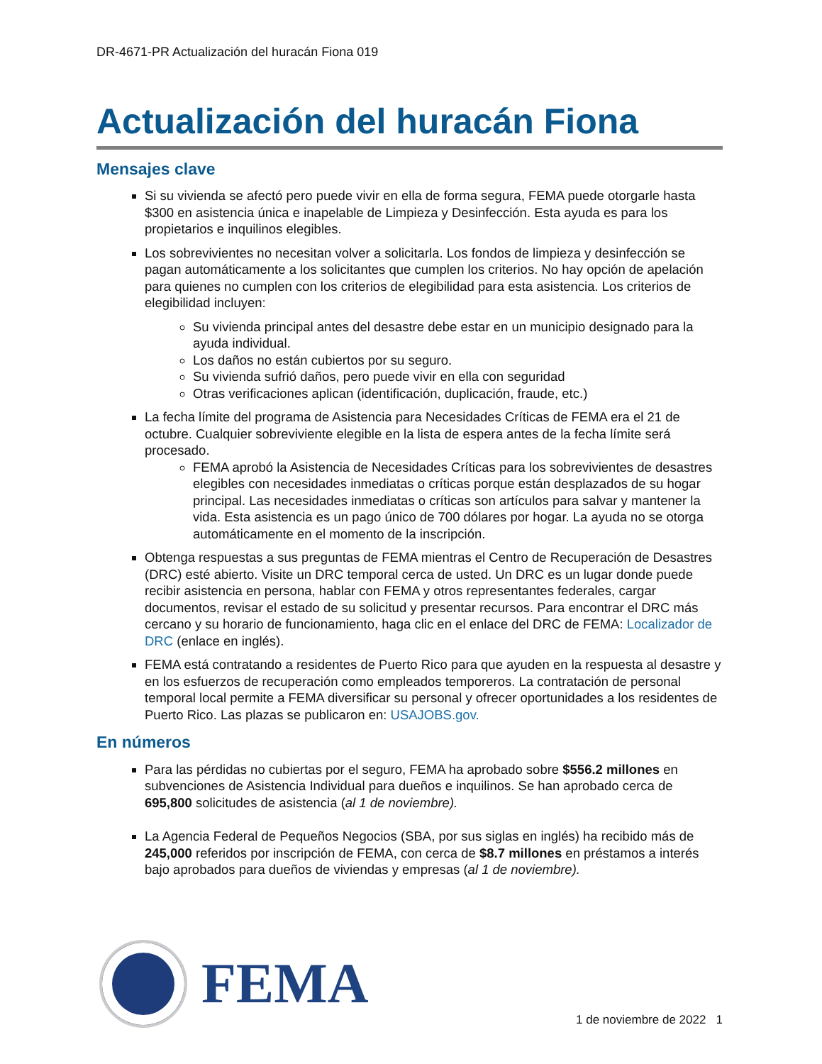DR-4671-PR Actualización del huracán Fiona 019
Actualización del huracán Fiona
Mensajes clave
Si su vivienda se afectó pero puede vivir en ella de forma segura, FEMA puede otorgarle hasta $300 en asistencia única e inapelable de Limpieza y Desinfección. Esta ayuda es para los propietarios e inquilinos elegibles.
Los sobrevivientes no necesitan volver a solicitarla. Los fondos de limpieza y desinfección se pagan automáticamente a los solicitantes que cumplen los criterios. No hay opción de apelación para quienes no cumplen con los criterios de elegibilidad para esta asistencia. Los criterios de elegibilidad incluyen:
Su vivienda principal antes del desastre debe estar en un municipio designado para la ayuda individual.
Los daños no están cubiertos por su seguro.
Su vivienda sufrió daños, pero puede vivir en ella con seguridad
Otras verificaciones aplican (identificación, duplicación, fraude, etc.)
La fecha límite del programa de Asistencia para Necesidades Críticas de FEMA era el 21 de octubre. Cualquier sobreviviente elegible en la lista de espera antes de la fecha límite será procesado.
FEMA aprobó la Asistencia de Necesidades Críticas para los sobrevivientes de desastres elegibles con necesidades inmediatas o críticas porque están desplazados de su hogar principal. Las necesidades inmediatas o críticas son artículos para salvar y mantener la vida. Esta asistencia es un pago único de 700 dólares por hogar. La ayuda no se otorga automáticamente en el momento de la inscripción.
Obtenga respuestas a sus preguntas de FEMA mientras el Centro de Recuperación de Desastres (DRC) esté abierto. Visite un DRC temporal cerca de usted. Un DRC es un lugar donde puede recibir asistencia en persona, hablar con FEMA y otros representantes federales, cargar documentos, revisar el estado de su solicitud y presentar recursos. Para encontrar el DRC más cercano y su horario de funcionamiento, haga clic en el enlace del DRC de FEMA: Localizador de DRC (enlace en inglés).
FEMA está contratando a residentes de Puerto Rico para que ayuden en la respuesta al desastre y en los esfuerzos de recuperación como empleados temporeros. La contratación de personal temporal local permite a FEMA diversificar su personal y ofrecer oportunidades a los residentes de Puerto Rico. Las plazas se publicaron en: USAJOBS.gov.
En números
Para las pérdidas no cubiertas por el seguro, FEMA ha aprobado sobre $556.2 millones en subvenciones de Asistencia Individual para dueños e inquilinos. Se han aprobado cerca de 695,800 solicitudes de asistencia (al 1 de noviembre).
La Agencia Federal de Pequeños Negocios (SBA, por sus siglas en inglés) ha recibido más de 245,000 referidos por inscripción de FEMA, con cerca de $8.7 millones en préstamos a interés bajo aprobados para dueños de viviendas y empresas (al 1 de noviembre).
FEMA
1 de noviembre de 2022 1